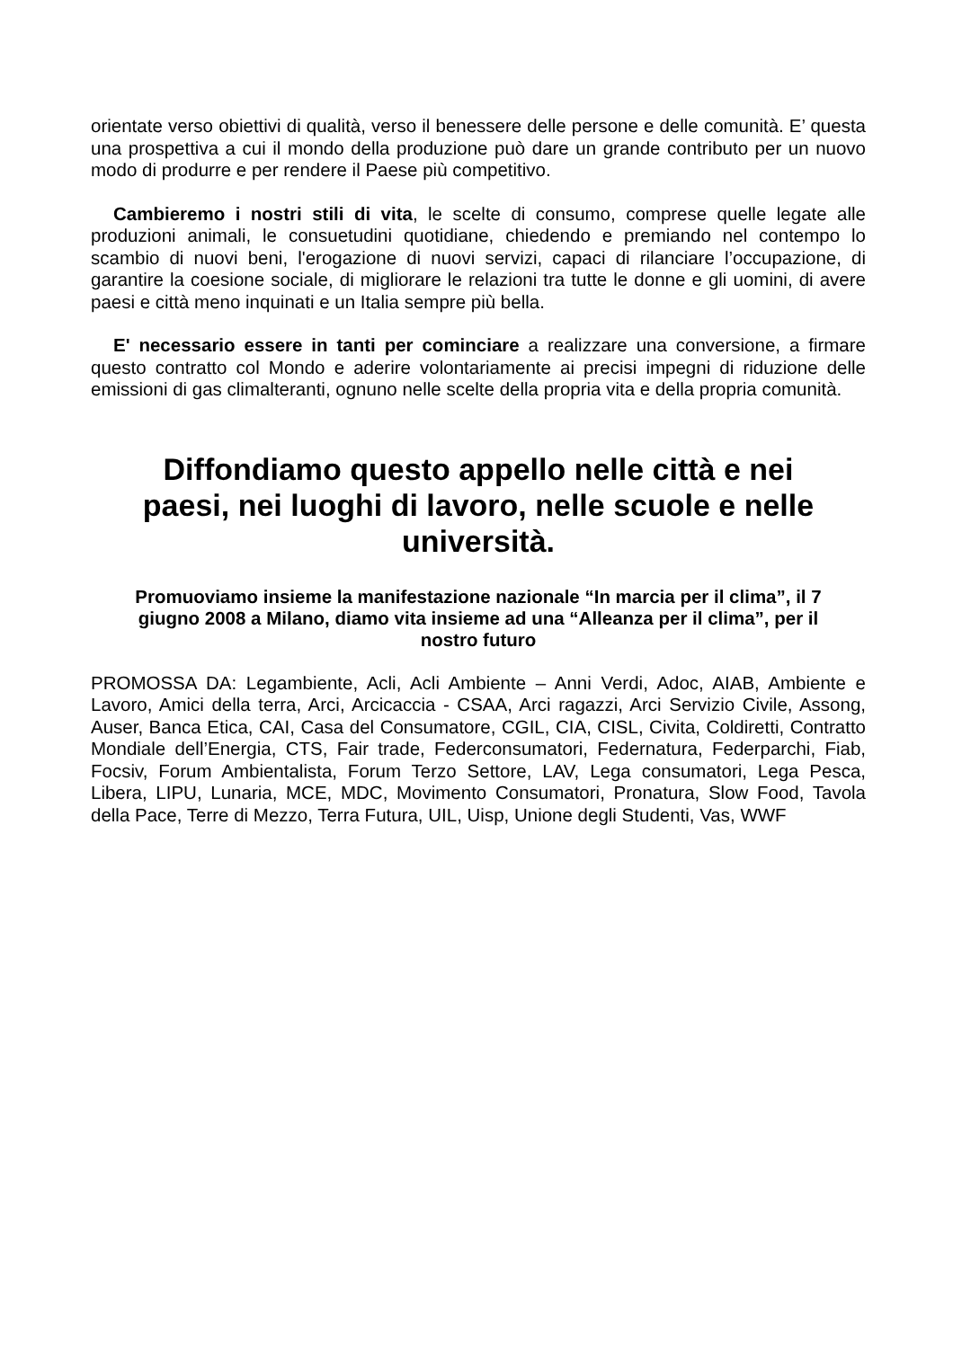orientate verso obiettivi di qualità, verso il benessere delle persone e delle comunità. E’ questa una prospettiva a cui il mondo della produzione può dare un grande contributo per un nuovo modo di produrre e per rendere il Paese più competitivo.
Cambieremo i nostri stili di vita, le scelte di consumo, comprese quelle legate alle produzioni animali, le consuetudini quotidiane, chiedendo e premiando nel contempo lo scambio di nuovi beni, l'erogazione di nuovi servizi, capaci di rilanciare l’occupazione, di garantire la coesione sociale, di migliorare le relazioni tra tutte le donne e gli uomini, di avere paesi e città meno inquinati e un Italia sempre più bella.
E' necessario essere in tanti per cominciare a realizzare una conversione, a firmare questo contratto col Mondo e aderire volontariamente ai precisi impegni di riduzione delle emissioni di gas climalteranti, ognuno nelle scelte della propria vita e della propria comunità.
Diffondiamo questo appello nelle città e nei paesi, nei luoghi di lavoro, nelle scuole e nelle università.
Promuoviamo insieme la manifestazione nazionale “In marcia per il clima”, il 7 giugno 2008 a Milano, diamo vita insieme ad una “Alleanza per il clima”, per il nostro futuro
PROMOSSA DA: Legambiente, Acli, Acli Ambiente – Anni Verdi, Adoc, AIAB, Ambiente e Lavoro, Amici della terra, Arci, Arcicaccia - CSAA, Arci ragazzi, Arci Servizio Civile, Assong, Auser, Banca Etica, CAI, Casa del Consumatore, CGIL, CIA, CISL, Civita, Coldiretti, Contratto Mondiale dell’Energia, CTS, Fair trade, Federconsumatori, Federnatura, Federparchi, Fiab, Focsiv, Forum Ambientalista, Forum Terzo Settore, LAV, Lega consumatori, Lega Pesca, Libera, LIPU, Lunaria, MCE, MDC, Movimento Consumatori, Pronatura, Slow Food, Tavola della Pace, Terre di Mezzo, Terra Futura, UIL, Uisp, Unione degli Studenti, Vas, WWF